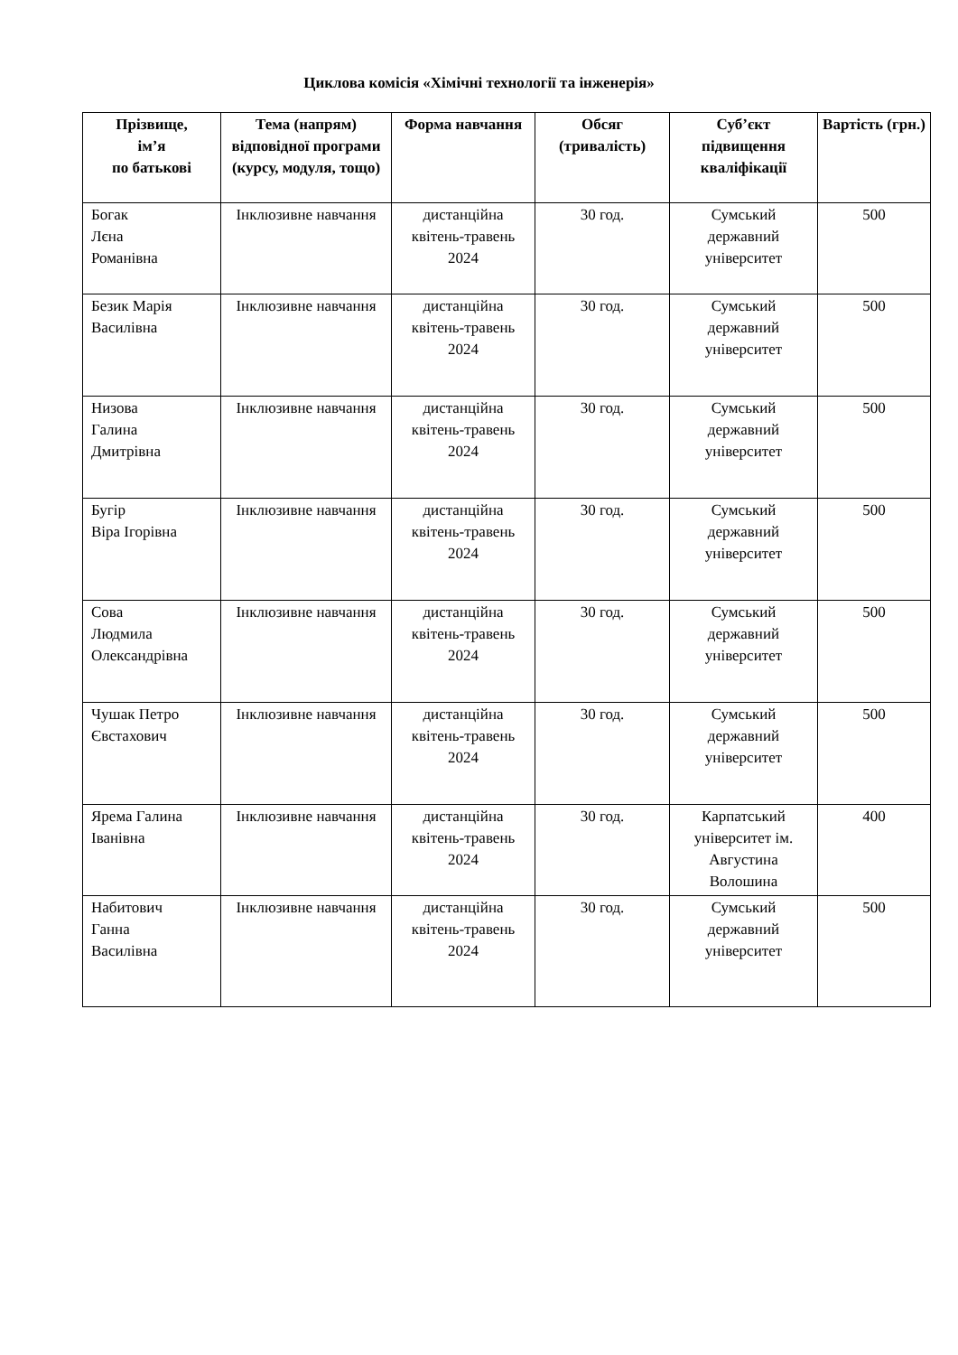Циклова комісія «Хімічні технології та інженерія»
| Прізвище, ім’я по батькові | Тема (напрям) відповідної програми (курсу, модуля, тощо) | Форма навчання | Обсяг (тривалість) | Суб’єкт підвищення кваліфікації | Вартість (грн.) |
| --- | --- | --- | --- | --- | --- |
| Богак Лєна Романівна | Інклюзивне навчання | дистанційна квітень-травень 2024 | 30 год. | Сумський державний університет | 500 |
| Безик Марія Василівна | Інклюзивне навчання | дистанційна квітень-травень 2024 | 30 год. | Сумський державний університет | 500 |
| Низова Галина Дмитрівна | Інклюзивне навчання | дистанційна квітень-травень 2024 | 30 год. | Сумський державний університет | 500 |
| Бугір Віра Ігорівна | Інклюзивне навчання | дистанційна квітень-травень 2024 | 30 год. | Сумський державний університет | 500 |
| Сова Людмила Олександрівна | Інклюзивне навчання | дистанційна квітень-травень 2024 | 30 год. | Сумський державний університет | 500 |
| Чушак Петро Євстахович | Інклюзивне навчання | дистанційна квітень-травень 2024 | 30 год. | Сумський державний університет | 500 |
| Ярема Галина Іванівна | Інклюзивне навчання | дистанційна квітень-травень 2024 | 30 год. | Карпатський університет ім. Августина Волошина | 400 |
| Набитович Ганна Василівна | Інклюзивне навчання | дистанційна квітень-травень 2024 | 30 год. | Сумський державний університет | 500 |